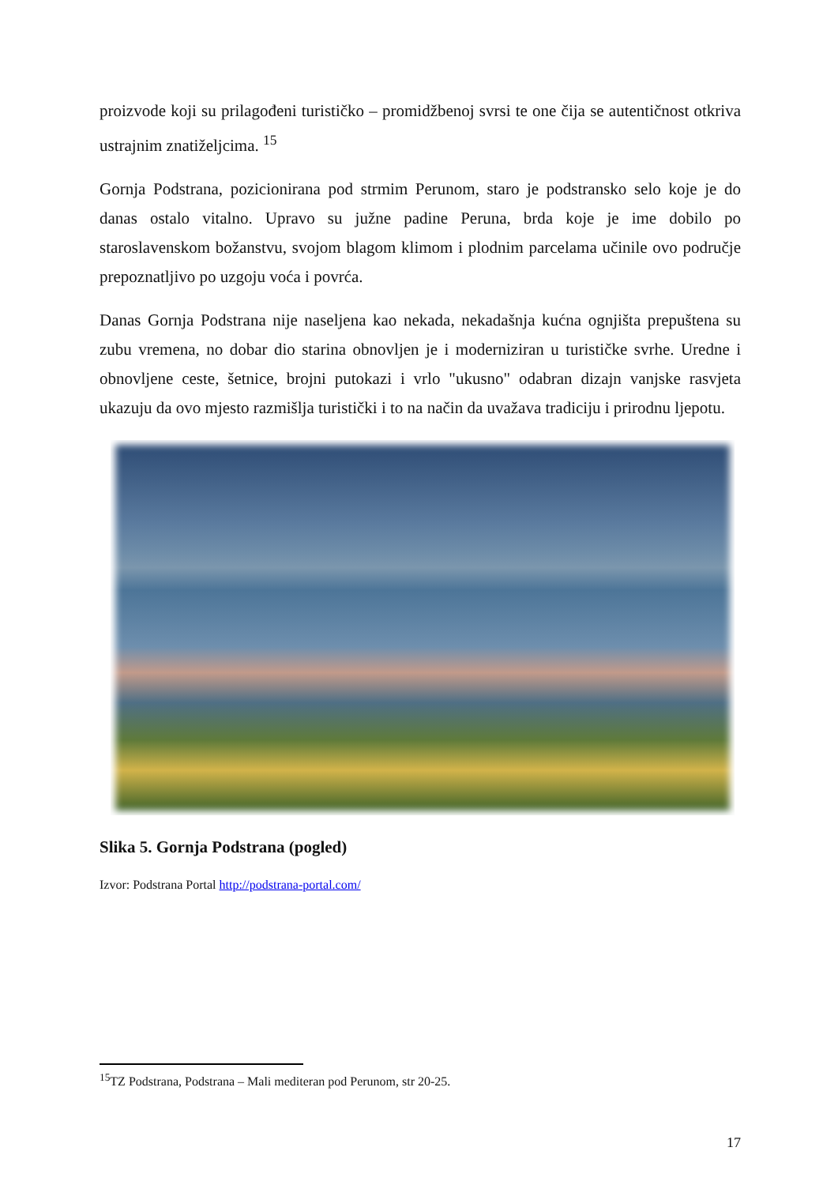proizvode koji su prilagođeni turističko – promidžbenoj svrsi te one čija se autentičnost otkriva ustrajnim znatiželjcima. <sup>15</sup>
Gornja Podstrana, pozicionirana pod strmim Perunom, staro je podstransko selo koje je do danas ostalo vitalno. Upravo su južne padine Peruna, brda koje je ime dobilo po staroslavenskom božanstvu, svojom blagom klimom i plodnim parcelama učinile ovo područje prepoznatljivo po uzgoju voća i povrća.
Danas Gornja Podstrana nije naseljena kao nekada, nekadašnja kućna ognjišta prepuštena su zubu vremena, no dobar dio starina obnovljen je i moderniziran u turističke svrhe. Uredne i obnovljene ceste, šetnice, brojni putokazi i vrlo "ukusno" odabran dizajn vanjske rasvjeta ukazuju da ovo mjesto razmišlja turistički i to na način da uvažava tradiciju i prirodnu ljepotu.
Slika 5. Gornja Podstrana (pogled)
Izvor: Podstrana Portal http://podstrana-portal.com/
<sup>15</sup> TZ Podstrana, Podstrana – Mali mediteran pod Perunom, str 20-25.
17